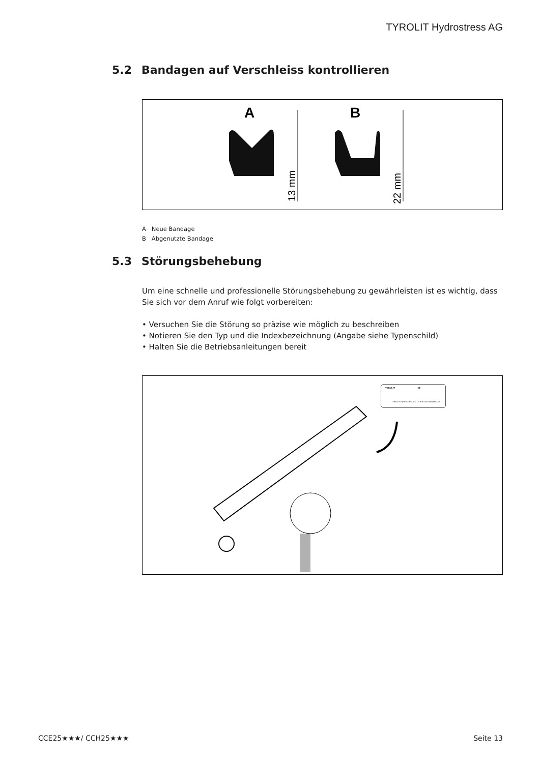TYROLIT Hydrostress AG
5.2 Bandagen auf Verschleiss kontrollieren
A
B
13 mm
22 mm
A Neue Bandage
B Abgenutzte Bandage
5.3 Störungsbehebung
Um eine schnelle und professionelle Störungsbehebung zu gewährleisten ist es wichtig, dass Sie sich vor dem Anruf wie folgt vorbereiten:
• Versuchen Sie die Störung so präzise wie möglich zu beschreiben
• Notieren Sie den Typ und die Indexbezeichnung (Angabe siehe Typenschild)
• Halten Sie die Betriebsanleitungen bereit
TYROLIT CE
TYROLIT Hydrostress AG | CH-8330 Pfäffikon ZH
CCE25★★★/ CCH25★★★ Seite 13